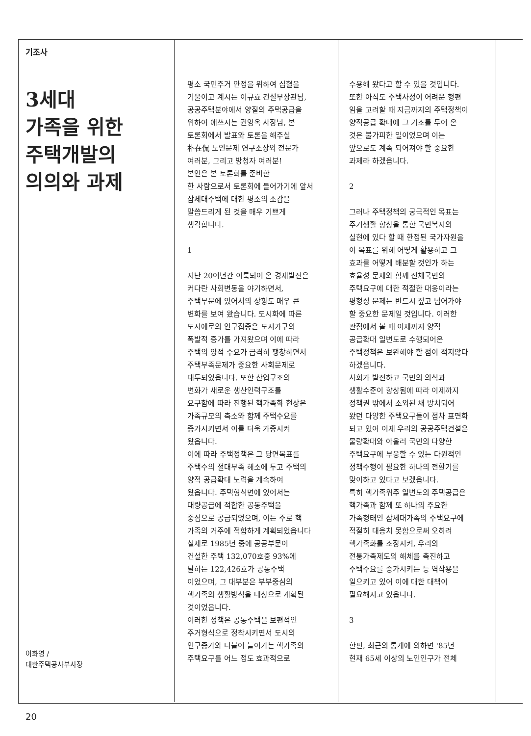기조사
3세대
가족을 위한
주택개발의
의의와 과제
이화영 /
대한주택공사부사장
평소 국민주거 안정을 위하여 심혈을 기울이고 계시는 이규효 건설부장관님, 공공주택분야에서 양질의 주택공급을 위하여 애쓰시는 권영옥 사장님, 본 토론회에서 발표와 토론을 해주실 朴在侃 노인문제 연구소장외 전문가 여러분, 그리고 방청자 여러분! 본인은 본 토론회를 준비한 한 사람으로서 토론회에 들어가기에 앞서 삼세대주택에 대한 평소의 소감을 말씀드리게 된 것을 매우 기쁘게 생각합니다.
1
지난 20여년간 이룩되어 온 경제발전은 커다란 사회변동을 야기하면서, 주택부문에 있어서의 상황도 매우 큰 변화를 보여 왔습니다. 도시화에 따른 도시에로의 인구집중은 도시가구의 폭발적 증가를 가져왔으며 이에 따라 주택의 양적 수요가 급격히 팽창하면서 주택부족문제가 중요한 사회문제로 대두되었읍니다. 또한 산업구조의 변화가 새로운 생산인력구조를 요구함에 따라 진행된 핵가족화 현상은 가족규모의 축소와 함께 주택수요를 증가시키면서 이를 더욱 가중시켜 왔읍니다. 이에 따라 주택정책은 그 당면목표를 주택수의 절대부족 해소에 두고 주택의 양적 공급확대 노력을 계속하여 왔읍니다. 주택형식면에 있어서는 대량공급에 적합한 공동주택을 중심으로 공급되었으며, 이는 주로 핵 가족의 거주에 적합하게 계획되었읍니다 실제로 1985년 중에 공공부문이 건설한 주택 132,070호중 93%에 달하는 122,426호가 공동주택 이었으며, 그 대부분은 부부중심의 핵가족의 생활방식을 대상으로 계획된 것이었읍니다. 이러한 정책은 공동주택을 보편적인 주거형식으로 정착시키면서 도시의 인구증가와 더불어 늘어가는 핵가족의 주택요구를 어느 정도 효과적으로
수용해 왔다고 할 수 있을 것입니다. 또한 아직도 주택사정이 어려운 형편 임을 고려할 때 지금까지의 주택정책이 양적공급 확대에 그 기조를 두어 온 것은 불가피한 일이었으며 이는 앞으로도 계속 되어져야 할 중요한 과제라 하겠읍니다.
2
그러나 주택정책의 궁극적인 목표는 주거생활 향상을 통한 국민복지의 실현에 있다 할 때 한정된 국가자원을 이 목표를 위해 어떻게 활용하고 그 효과를 어떻게 배분할 것인가 하는 효율성 문제와 함께 전체국민의 주택요구에 대한 적절한 대응이라는 평형성 문제는 반드시 짚고 넘어가야 할 중요한 문제일 것입니다. 이러한 관점에서 볼 때 이제까지 양적 공급확대 일변도로 수행되어온 주택정책은 보완해야 할 점이 적지않다 하겠읍니다. 사회가 발전하고 국민의 의식과 생활수준이 향상됨에 따라 이제까지 정책권 밖에서 소외된 채 방치되어 왔던 다양한 주택요구들이 점차 표면화 되고 있어 이제 우리의 공공주택건설은 물량확대와 아울러 국민의 다양한 주택요구에 부응할 수 있는 다원적인 정책수행이 필요한 하나의 전환기를 맞이하고 있다고 보겠읍니다. 특히 핵가족위주 일변도의 주택공급은 핵가족과 함께 또 하나의 주요한 가족형태인 삼세대가족의 주택요구에 적절히 대응치 못함으로써 오히려 핵가족화를 조장시켜, 우리의 전통가족제도의 해체를 촉진하고 주택수요를 증가시키는 등 역작용을 일으키고 있어 이에 대한 대책이 필요해지고 있읍니다.
3
한편, 최근의 통계에 의하면 '85년 현재 65세 이상의 노인인구가 전체
20